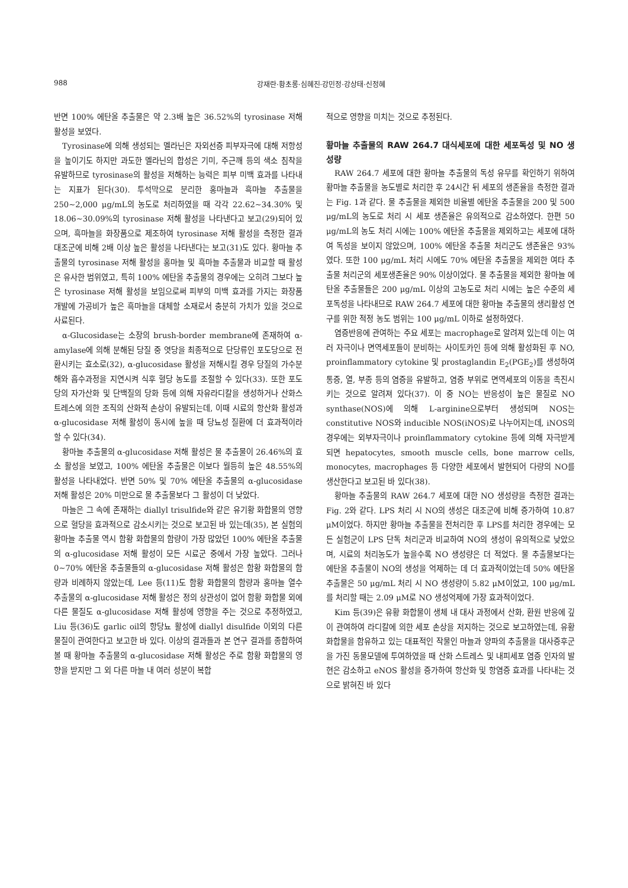988 강재란·황초롱·심혜진·강민정·강상태·신정혜
반면 100% 에탄올 추출물은 약 2.3배 높은 36.52%의 tyrosinase 저해 활성을 보였다.
Tyrosinase에 의해 생성되는 멜라닌은 자외선증 피부자극에 대해 저항성을 높이기도 하지만 과도한 멜라닌의 합성은 기미, 주근깨 등의 색소 침착을 유발하므로 tyrosinase의 활성을 저해하는 능력은 피부 미백 효과를 나타내는 지표가 된다(30). 투석막으로 분리한 홍마늘과 흑마늘 추출물을 250~2,000 μg/mL의 농도로 처리하였을 때 각각 22.62~34.30% 및 18.06~30.09%의 tyrosinase 저해 활성을 나타낸다고 보고(29)되어 있으며, 흑마늘을 화장품으로 제조하여 tyrosinase 저해 활성을 측정한 결과 대조군에 비해 2배 이상 높은 활성을 나타낸다는 보고(31)도 있다. 황마늘 추출물의 tyrosinase 저해 활성을 홍마늘 및 흑마늘 추출물과 비교할 때 활성은 유사한 범위였고, 특히 100% 에탄올 추출물의 경우에는 오히려 그보다 높은 tyrosinase 저해 활성을 보임으로써 피부의 미백 효과를 가지는 화장품 개발에 가공비가 높은 흑마늘을 대체할 소재로서 충분히 가치가 있을 것으로 사료된다.
α-Glucosidase는 소장의 brush-border membrane에 존재하여 α-amylase에 의해 분해된 당질 중 엿당을 최종적으로 단당류인 포도당으로 전환시키는 효소로(32), α-glucosidase 활성을 저해시킬 경우 당질의 가수분해와 흡수과정을 지연시켜 식후 혈당 농도를 조절할 수 있다(33). 또한 포도당의 자가산화 및 단백질의 당화 등에 의해 자유라디칼을 생성하거나 산화스트레스에 의한 조직의 산화적 손상이 유발되는데, 이때 시료의 항산화 활성과 α-glucosidase 저해 활성이 동시에 높을 때 당뇨성 질환에 더 효과적이라 할 수 있다(34).
황마늘 추출물의 α-glucosidase 저해 활성은 물 추출물이 26.46%의 효소 활성을 보였고, 100% 에탄올 추출물은 이보다 월등히 높은 48.55%의 활성을 나타내었다. 반면 50% 및 70% 에탄올 추출물의 α-glucosidase 저해 활성은 20% 미만으로 물 추출물보다 그 활성이 더 낮았다.
마늘은 그 속에 존재하는 diallyl trisulfide와 같은 유기황 화합물의 영향으로 혈당을 효과적으로 감소시키는 것으로 보고된 바 있는데(35), 본 실험의 황마늘 추출물 역시 함황 화합물의 함량이 가장 많았던 100% 에탄올 추출물의 α-glucosidase 저해 활성이 모든 시료군 중에서 가장 높았다. 그러나 0~70% 에탄올 추출물들의 α-glucosidase 저해 활성은 함황 화합물의 함량과 비례하지 않았는데, Lee 등(11)도 함황 화합물의 함량과 홍마늘 열수 추출물의 α-glucosidase 저해 활성은 정의 상관성이 없어 함황 화합물 외에 다른 물질도 α-glucosidase 저해 활성에 영향을 주는 것으로 추정하였고, Liu 등(36)도 garlic oil의 항당뇨 활성에 diallyl disulfide 이외의 다른 물질이 관여한다고 보고한 바 있다. 이상의 결과들과 본 연구 결과를 종합하여 볼 때 황마늘 추출물의 α-glucosidase 저해 활성은 주로 함황 화합물의 영향을 받지만 그 외 다른 마늘 내 여러 성분이 복합
적으로 영향을 미치는 것으로 추정된다.
황마늘 추출물의 RAW 264.7 대식세포에 대한 세포독성 및 NO 생성량
RAW 264.7 세포에 대한 황마늘 추출물의 독성 유무를 확인하기 위하여 황마늘 추출물을 농도별로 처리한 후 24시간 뒤 세포의 생존율을 측정한 결과는 Fig. 1과 같다. 물 추출물을 제외한 비율별 에탄올 추출물을 200 및 500 μg/mL의 농도로 처리 시 세포 생존율은 유의적으로 감소하였다. 한편 50 μg/mL의 농도 처리 시에는 100% 에탄올 추출물을 제외하고는 세포에 대하여 독성을 보이지 않았으며, 100% 에탄올 추출물 처리군도 생존율은 93%였다. 또한 100 μg/mL 처리 시에도 70% 에탄올 추출물을 제외한 여타 추출물 처리군의 세포생존율은 90% 이상이었다. 물 추출물을 제외한 황마늘 에탄올 추출물들은 200 μg/mL 이상의 고농도로 처리 시에는 높은 수준의 세포독성을 나타내므로 RAW 264.7 세포에 대한 황마늘 추출물의 생리활성 연구를 위한 적정 농도 범위는 100 μg/mL 이하로 설정하였다.
염증반응에 관여하는 주요 세포는 macrophage로 알려져 있는데 이는 여러 자극이나 면역세포들이 분비하는 사이토카인 등에 의해 활성화된 후 NO, proinflammatory cytokine 및 prostaglandin E<sub>2</sub>(PGE<sub>2</sub>)를 생성하여 통증, 열, 부종 등의 염증을 유발하고, 염증 부위로 면역세포의 이동을 촉진시키는 것으로 알려져 있다(37). 이 중 NO는 반응성이 높은 물질로 NO synthase(NOS)에 의해 L-arginine으로부터 생성되며 NOS는 constitutive NOS와 inducible NOS(iNOS)로 나누어지는데, iNOS의 경우에는 외부자극이나 proinflammatory cytokine 등에 의해 자극받게 되면 hepatocytes, smooth muscle cells, bone marrow cells, monocytes, macrophages 등 다양한 세포에서 발현되어 다량의 NO를 생산한다고 보고된 바 있다(38).
황마늘 추출물의 RAW 264.7 세포에 대한 NO 생성량을 측정한 결과는 Fig. 2와 같다. LPS 처리 시 NO의 생성은 대조군에 비해 증가하여 10.87 μM이었다. 하지만 황마늘 추출물을 전처리한 후 LPS를 처리한 경우에는 모든 실험군이 LPS 단독 처리군과 비교하여 NO의 생성이 유의적으로 낮았으며, 시료의 처리농도가 높을수록 NO 생성량은 더 적었다. 물 추출물보다는 에탄올 추출물이 NO의 생성을 억제하는 데 더 효과적이었는데 50% 에탄올 추출물은 50 μg/mL 처리 시 NO 생성량이 5.82 μM이었고, 100 μg/mL를 처리할 때는 2.09 μM로 NO 생성억제에 가장 효과적이었다.
Kim 등(39)은 유황 화합물이 생체 내 대사 과정에서 산화, 환원 반응에 깊이 관여하여 라디칼에 의한 세포 손상을 저지하는 것으로 보고하였는데, 유황 화합물을 함유하고 있는 대표적인 작물인 마늘과 양파의 추출물을 대사증후군을 가진 동물모델에 투여하였을 때 산화 스트레스 및 내피세포 염증 인자의 발현은 감소하고 eNOS 활성을 증가하여 항산화 및 항염증 효과를 나타내는 것으로 밝혀진 바 있다